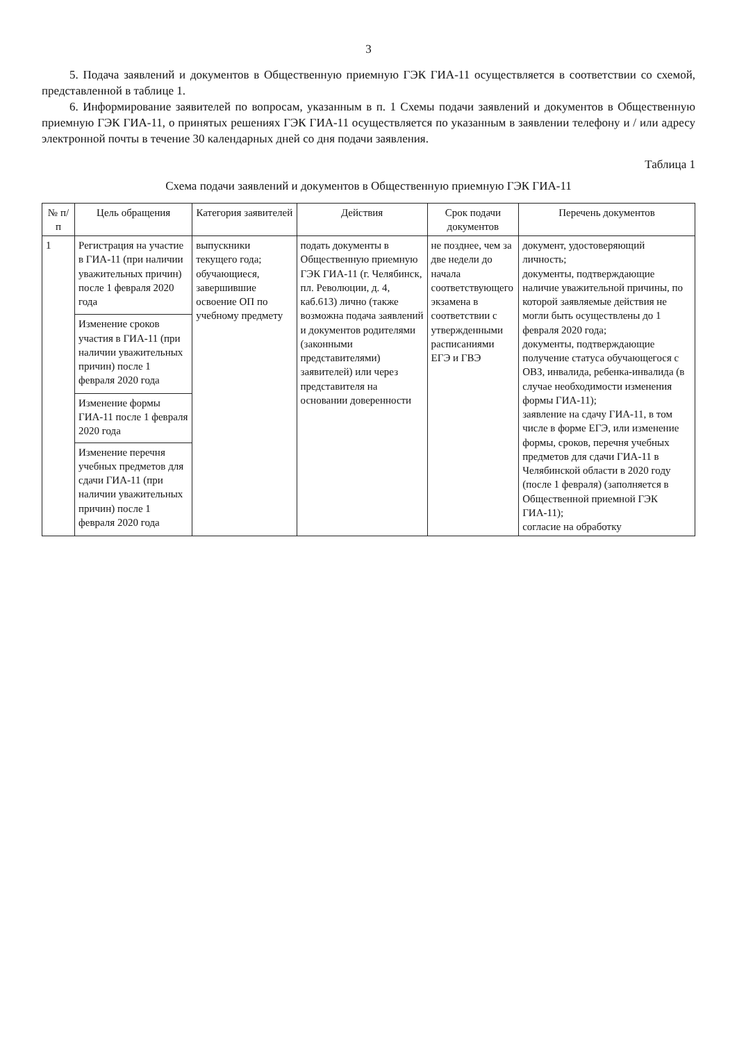3
5. Подача заявлений и документов в Общественную приемную ГЭК ГИА-11 осуществляется в соответствии со схемой, представленной в таблице 1.
6. Информирование заявителей по вопросам, указанным в п. 1 Схемы подачи заявлений и документов в Общественную приемную ГЭК ГИА-11, о принятых решениях ГЭК ГИА-11 осуществляется по указанным в заявлении телефону и / или адресу электронной почты в течение 30 календарных дней со дня подачи заявления.
Таблица 1
Схема подачи заявлений и документов в Общественную приемную ГЭК ГИА-11
| № п/п | Цель обращения | Категория заявителей | Действия | Срок подачи документов | Перечень документов |
| --- | --- | --- | --- | --- | --- |
| 1 | Регистрация на участие в ГИА-11 (при наличии уважительных причин) после 1 февраля 2020 года | выпускники текущего года; обучающиеся, завершившие освоение ОП по учебному предмету | подать документы в Общественную приемную ГЭК ГИА-11 (г. Челябинск, пл. Революции, д. 4, каб.613) лично (также возможна подача заявлений и документов родителями (законными представителями) заявителей) или через представителя на основании доверенности | не позднее, чем за две недели до начала соответствующего экзамена в соответствии с утвержденными расписаниями ЕГЭ и ГВЭ | документ, удостоверяющий личность; документы, подтверждающие наличие уважительной причины, по которой заявляемые действия не могли быть осуществлены до 1 февраля 2020 года; документы, подтверждающие получение статуса обучающегося с ОВЗ, инвалида, ребенка-инвалида (в случае необходимости изменения формы ГИА-11); заявление на сдачу ГИА-11, в том числе в форме ЕГЭ, или изменение формы, сроков, перечня учебных предметов для сдачи ГИА-11 в Челябинской области в 2020 году (после 1 февраля) (заполняется в Общественной приемной ГЭК ГИА-11); согласие на обработку |
| | Изменение сроков участия в ГИА-11 (при наличии уважительных причин) после 1 февраля 2020 года | | | | |
| | Изменение формы ГИА-11 после 1 февраля 2020 года | | | | |
| | Изменение перечня учебных предметов для сдачи ГИА-11 (при наличии уважительных причин) после 1 февраля 2020 года | | | | |